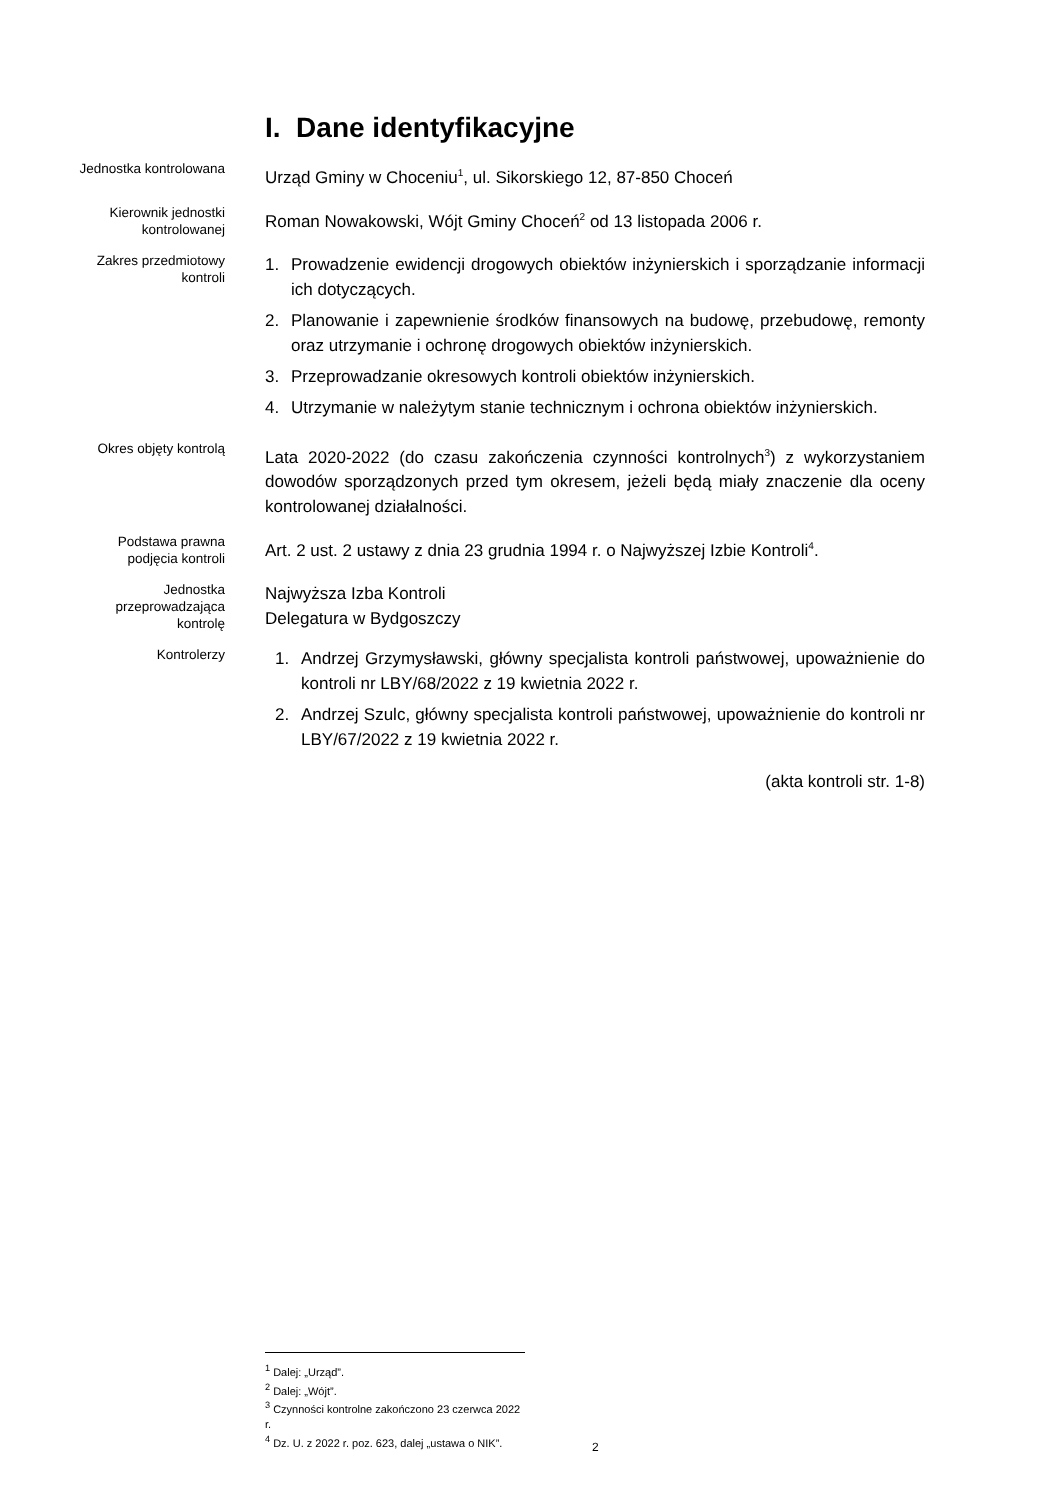I. Dane identyfikacyjne
Jednostka kontrolowana
Urząd Gminy w Choceniu<sup>1</sup>, ul. Sikorskiego 12, 87-850 Choceń
Kierownik jednostki kontrolowanej
Roman Nowakowski, Wójt Gminy Choceń<sup>2</sup> od 13 listopada 2006 r.
Zakres przedmiotowy kontroli
1. Prowadzenie ewidencji drogowych obiektów inżynierskich i sporządzanie informacji ich dotyczących.
2. Planowanie i zapewnienie środków finansowych na budowę, przebudowę, remonty oraz utrzymanie i ochronę drogowych obiektów inżynierskich.
3. Przeprowadzanie okresowych kontroli obiektów inżynierskich.
4. Utrzymanie w należytym stanie technicznym i ochrona obiektów inżynierskich.
Okres objęty kontrolą
Lata 2020-2022 (do czasu zakończenia czynności kontrolnych<sup>3</sup>) z wykorzystaniem dowodów sporządzonych przed tym okresem, jeżeli będą miały znaczenie dla oceny kontrolowanej działalności.
Podstawa prawna podjęcia kontroli
Art. 2 ust. 2 ustawy z dnia 23 grudnia 1994 r. o Najwyższej Izbie Kontroli<sup>4</sup>.
Jednostka przeprowadzająca kontrolę
Najwyższa Izba Kontroli
Delegatura w Bydgoszczy
Kontrolerzy
1. Andrzej Grzymysławski, główny specjalista kontroli państwowej, upoważnienie do kontroli nr LBY/68/2022 z 19 kwietnia 2022 r.
2. Andrzej Szulc, główny specjalista kontroli państwowej, upoważnienie do kontroli nr LBY/67/2022 z 19 kwietnia 2022 r.
(akta kontroli str. 1-8)
<sup>1</sup> Dalej: „Urząd”.
<sup>2</sup> Dalej: „Wójt”.
<sup>3</sup> Czynności kontrolne zakończono 23 czerwca 2022 r.
<sup>4</sup> Dz. U. z 2022 r. poz. 623, dalej „ustawa o NIK”.
2